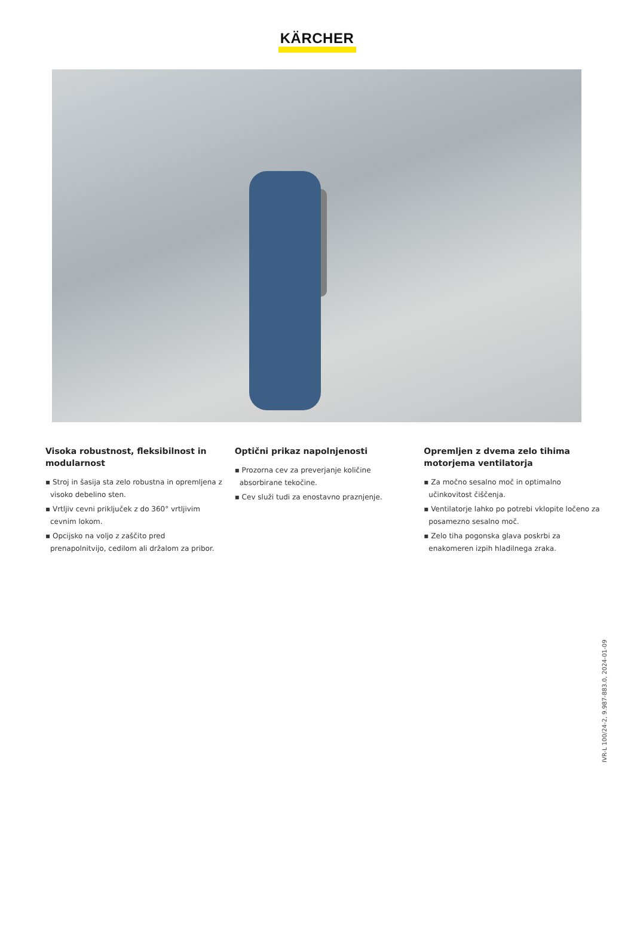KÄRCHER
Visoka robustnost, fleksibilnost in modularnost
▪ Stroj in šasija sta zelo robustna in opremljena z visoko debelino sten.
▪ Vrtljiv cevni priključek z do 360° vrtljivim cevnim lokom.
▪ Opcijsko na voljo z zaščito pred prenapolnitvijo, cedilom ali držalom za pribor.
Optični prikaz napolnjenosti
▪ Prozorna cev za preverjanje količine absorbirane tekočine.
▪ Cev služi tudi za enostavno praznjenje.
Opremljen z dvema zelo tihima motorjema ventilatorja
▪ Za močno sesalno moč in optimalno učinkovitost čiščenja.
▪ Ventilatorje lahko po potrebi vklopite ločeno za posamezno sesalno moč.
▪ Zelo tiha pogonska glava poskrbi za enakomeren izpih hladilnega zraka.
IVR-L 100/24-2, 9.987-883.0, 2024-01-09